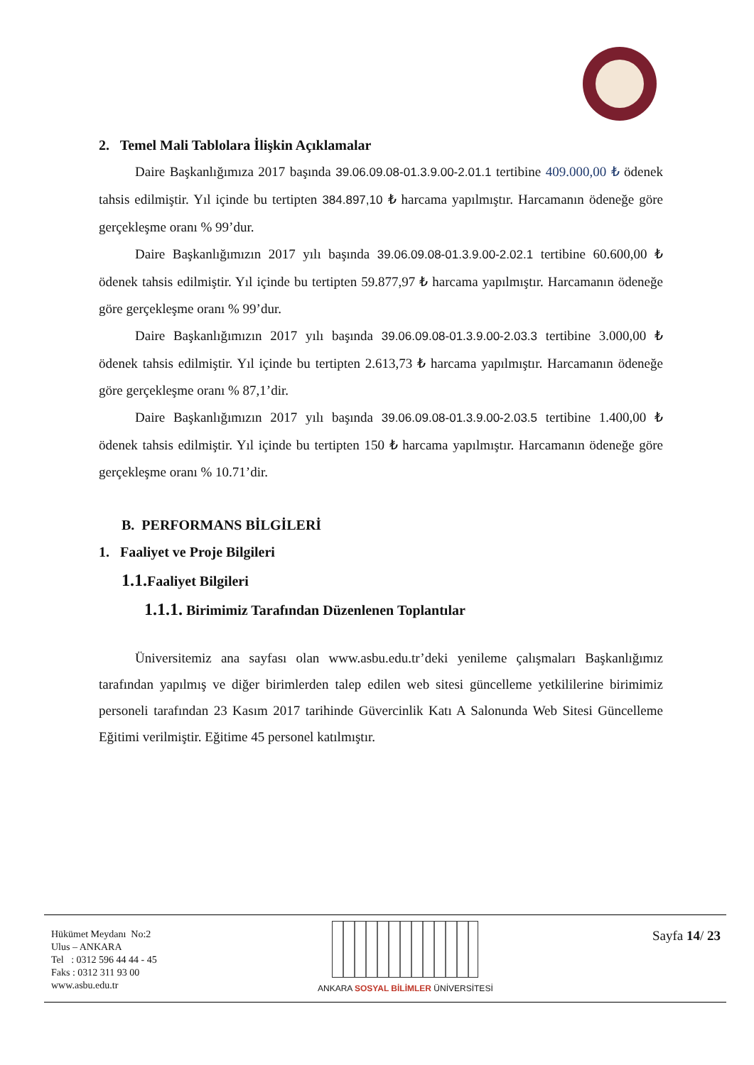2. Temel Mali Tablolara İlişkin Açıklamalar
Daire Başkanlığımıza 2017 başında 39.06.09.08-01.3.9.00-2.01.1 tertibine 409.000,00 ₺ ödenek tahsis edilmiştir. Yıl içinde bu tertipten 384.897,10 ₺ harcama yapılmıştır. Harcamanın ödeneğe göre gerçekleşme oranı % 99’dur.
Daire Başkanlığımızın 2017 yılı başında 39.06.09.08-01.3.9.00-2.02.1 tertibine 60.600,00 ₺ ödenek tahsis edilmiştir. Yıl içinde bu tertipten 59.877,97 ₺ harcama yapılmıştır. Harcamanın ödeneğe göre gerçekleşme oranı % 99’dur.
Daire Başkanlığımızın 2017 yılı başında 39.06.09.08-01.3.9.00-2.03.3 tertibine 3.000,00 ₺ ödenek tahsis edilmiştir. Yıl içinde bu tertipten 2.613,73 ₺ harcama yapılmıştır. Harcamanın ödeneğe göre gerçekleşme oranı % 87,1’dir.
Daire Başkanlığımızın 2017 yılı başında 39.06.09.08-01.3.9.00-2.03.5 tertibine 1.400,00 ₺ ödenek tahsis edilmiştir. Yıl içinde bu tertipten 150 ₺ harcama yapılmıştır. Harcamanın ödeneğe göre gerçekleşme oranı % 10.71’dir.
B. PERFORMANS BİLGİLERİ
1. Faaliyet ve Proje Bilgileri
1.1. Faaliyet Bilgileri
1.1.1. Birimimiz Tarafından Düzenlenen Toplantılar
Üniversitemiz ana sayfası olan www.asbu.edu.tr’deki yenileme çalışmaları Başkanlığımız tarafından yapılmış ve diğer birimlerden talep edilen web sitesi güncelleme yetkililerine birimimiz personeli tarafından 23 Kasım 2017 tarihinde Güvercinlik Katı A Salonunda Web Sitesi Güncelleme Eğitimi verilmiştir. Eğitime 45 personel katılmıştır.
Hükümet Meydanı No:2
Ulus – ANKARA
Tel : 0312 596 44 44 - 45
Faks : 0312 311 93 00
www.asbu.edu.tr
ANKARA SOSYAL BİLİMLER ÜNİVERSİTESİ
Sayfa 14/ 23